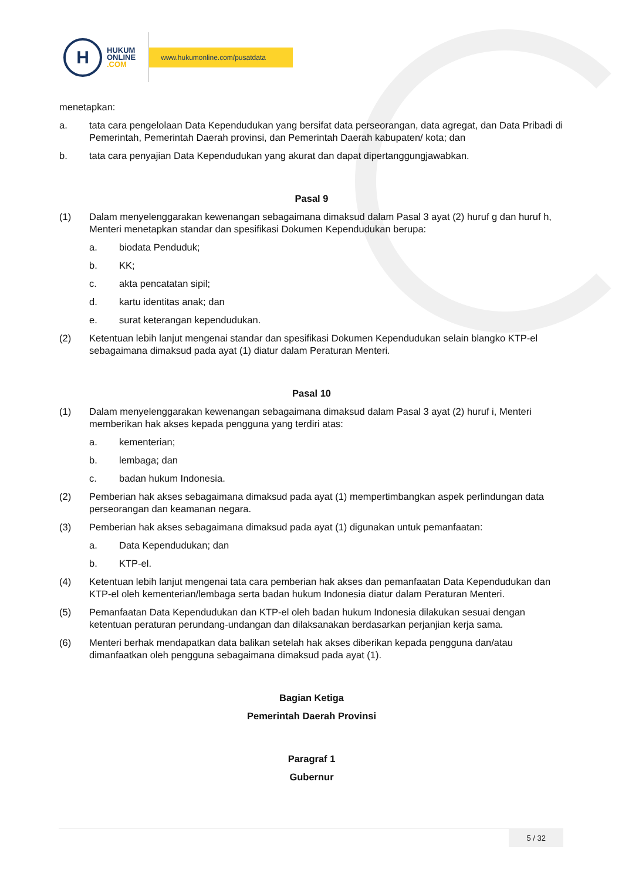H
HUKUM
ONLINE
.COM
www.hukumonline.com/pusatdata
menetapkan:
a. tata cara pengelolaan Data Kependudukan yang bersifat data perseorangan, data agregat, dan Data Pribadi di Pemerintah, Pemerintah Daerah provinsi, dan Pemerintah Daerah kabupaten/ kota; dan
b. tata cara penyajian Data Kependudukan yang akurat dan dapat dipertanggungjawabkan.
Pasal 9
(1) Dalam menyelenggarakan kewenangan sebagaimana dimaksud dalam Pasal 3 ayat (2) huruf g dan huruf h, Menteri menetapkan standar dan spesifikasi Dokumen Kependudukan berupa:
a. biodata Penduduk;
b. KK;
c. akta pencatatan sipil;
d. kartu identitas anak; dan
e. surat keterangan kependudukan.
(2) Ketentuan lebih lanjut mengenai standar dan spesifikasi Dokumen Kependudukan selain blangko KTP-el sebagaimana dimaksud pada ayat (1) diatur dalam Peraturan Menteri.
Pasal 10
(1) Dalam menyelenggarakan kewenangan sebagaimana dimaksud dalam Pasal 3 ayat (2) huruf i, Menteri memberikan hak akses kepada pengguna yang terdiri atas:
a. kementerian;
b. lembaga; dan
c. badan hukum Indonesia.
(2) Pemberian hak akses sebagaimana dimaksud pada ayat (1) mempertimbangkan aspek perlindungan data perseorangan dan keamanan negara.
(3) Pemberian hak akses sebagaimana dimaksud pada ayat (1) digunakan untuk pemanfaatan:
a. Data Kependudukan; dan
b. KTP-el.
(4) Ketentuan lebih lanjut mengenai tata cara pemberian hak akses dan pemanfaatan Data Kependudukan dan KTP-el oleh kementerian/lembaga serta badan hukum Indonesia diatur dalam Peraturan Menteri.
(5) Pemanfaatan Data Kependudukan dan KTP-el oleh badan hukum Indonesia dilakukan sesuai dengan ketentuan peraturan perundang-undangan dan dilaksanakan berdasarkan perjanjian kerja sama.
(6) Menteri berhak mendapatkan data balikan setelah hak akses diberikan kepada pengguna dan/atau dimanfaatkan oleh pengguna sebagaimana dimaksud pada ayat (1).
Bagian Ketiga
Pemerintah Daerah Provinsi
Paragraf 1
Gubernur
5 / 32